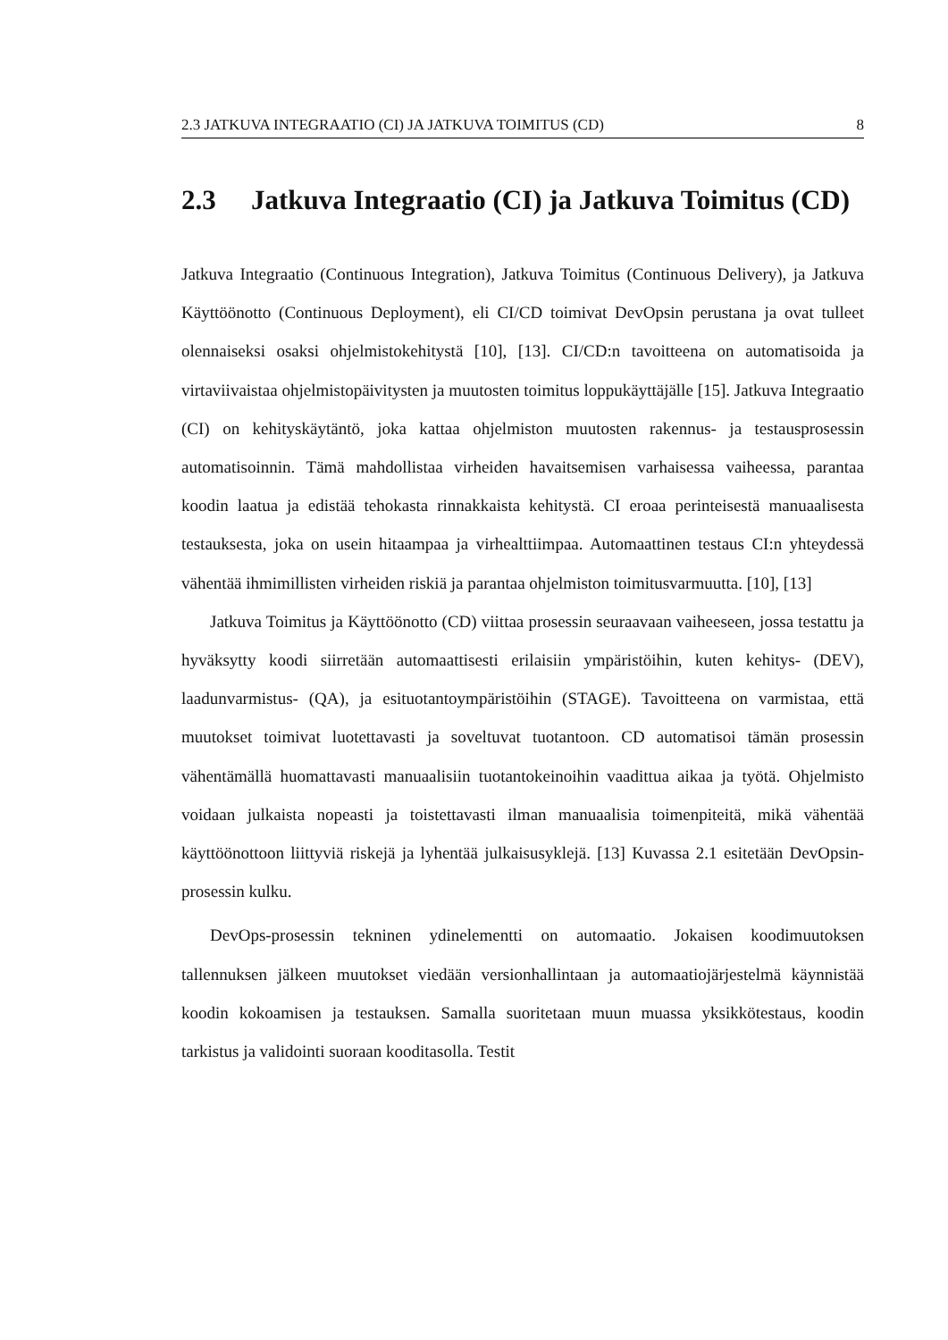2.3 JATKUVA INTEGRAATIO (CI) JA JATKUVA TOIMITUS (CD) 8
2.3 Jatkuva Integraatio (CI) ja Jatkuva Toimitus (CD)
Jatkuva Integraatio (Continuous Integration), Jatkuva Toimitus (Continuous Delivery), ja Jatkuva Käyttöönotto (Continuous Deployment), eli CI/CD toimivat DevOpsin perustana ja ovat tulleet olennaiseksi osaksi ohjelmistokehitystä [10], [13]. CI/CD:n tavoitteena on automatisoida ja virtaviivaistaa ohjelmistopäivitysten ja muutosten toimitus loppukäyttäjälle [15]. Jatkuva Integraatio (CI) on kehityskäytäntö, joka kattaa ohjelmiston muutosten rakennus- ja testausprosessin automatisoinnin. Tämä mahdollistaa virheiden havaitsemisen varhaisessa vaiheessa, parantaa koodin laatua ja edistää tehokasta rinnakkaista kehitystä. CI eroaa perinteisestä manuaalisesta testauksesta, joka on usein hitaampaa ja virhealttiimpaa. Automaattinen testaus CI:n yhteydessä vähentää ihmimillisten virheiden riskiä ja parantaa ohjelmiston toimitusvarmuutta. [10], [13]
Jatkuva Toimitus ja Käyttöönotto (CD) viittaa prosessin seuraavaan vaiheeseen, jossa testattu ja hyväksytty koodi siirretään automaattisesti erilaisiin ympäristöihin, kuten kehitys- (DEV), laadunvarmistus- (QA), ja esituotantoympäristöihin (STAGE). Tavoitteena on varmistaa, että muutokset toimivat luotettavasti ja soveltuvat tuotantoon. CD automatisoi tämän prosessin vähentämällä huomattavasti manuaalisiin tuotantokeinoihin vaadittua aikaa ja työtä. Ohjelmisto voidaan julkaista nopeasti ja toistettavasti ilman manuaalisia toimenpiteitä, mikä vähentää käyttöönottoon liittyviä riskejä ja lyhentää julkaisusyklejä. [13] Kuvassa 2.1 esitetään DevOpsin-prosessin kulku.
DevOps-prosessin tekninen ydinelementti on automaatio. Jokaisen koodimuutoksen tallennuksen jälkeen muutokset viedään versionhallintaan ja automaatiojärjestelmä käynnistää koodin kokoamisen ja testauksen. Samalla suoritetaan muun muassa yksikkötestaus, koodin tarkistus ja validointi suoraan kooditasolla. Testit